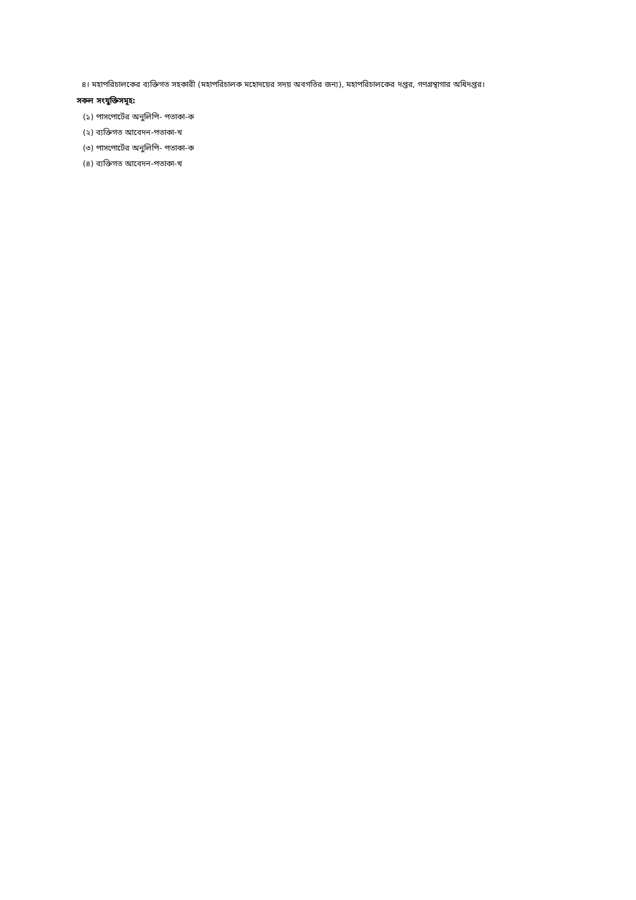৪। মহাপরিচালকের ব্যক্তিগত সহকারী (মহাপরিচালক মহোদয়ের সদয় অবগতির জন্য), মহাপরিচালকের দপ্তর, গণগ্রন্থাগার অধিদপ্তর।
সকল সংযুক্তিসমূহ:
(১) পাসপোর্টের অনুলিপি- পতাকা-ক
(২) ব্যক্তিগত আবেদন-পতাকা-খ
(৩) পাসপোর্টের অনুলিপি- পতাকা-ক
(৪) ব্যক্তিগত আবেদন-পতাকা-খ